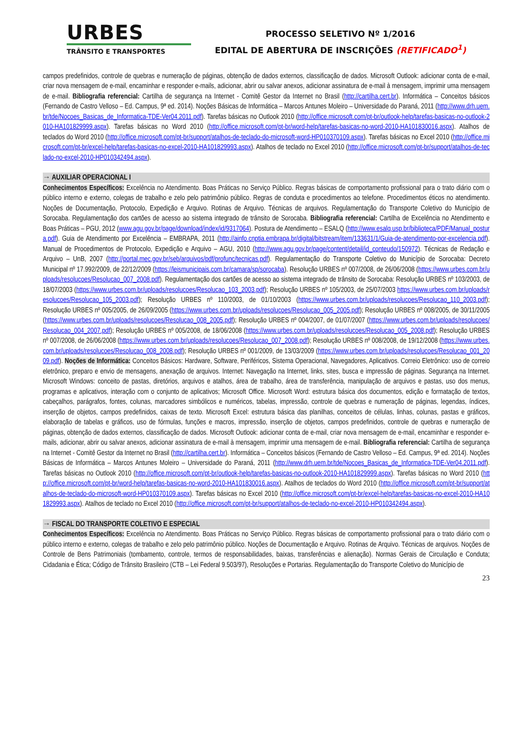URBES
TRÂNSITO E TRANSPORTES
PROCESSO SELETIVO Nº 1/2016
EDITAL DE ABERTURA DE INSCRIÇÕES (RETIFICADO<sup>1</sup>)
campos predefinidos, controle de quebras e numeração de páginas, obtenção de dados externos, classificação de dados. Microsoft Outlook: adicionar conta de e-mail, criar nova mensagem de e-mail, encaminhar e responder e-mails, adicionar, abrir ou salvar anexos, adicionar assinatura de e-mail à mensagem, imprimir uma mensagem de e-mail. Bibliografia referencial: Cartilha de segurança na Internet - Comitê Gestor da Internet no Brasil (http://cartilha.cert.br). Informática – Conceitos básicos (Fernando de Castro Velloso – Ed. Campus, 9ª ed. 2014). Noções Básicas de Informática – Marcos Antunes Moleiro – Universidade do Paraná, 2011 (http://www.drh.uem.br/tde/Nocoes_Basicas_de_Informatica-TDE-Ver04.2011.pdf). Tarefas básicas no Outlook 2010 (http://office.microsoft.com/pt-br/outlook-help/tarefas-basicas-no-outlook-2010-HA101829999.aspx). Tarefas básicas no Word 2010 (http://office.microsoft.com/pt-br/word-help/tarefas-basicas-no-word-2010-HA101830016.aspx). Atalhos de teclados do Word 2010 (http://office.microsoft.com/pt-br/support/atalhos-de-teclado-do-microsoft-word-HP010370109.aspx). Tarefas básicas no Excel 2010 (http://office.microsoft.com/pt-br/excel-help/tarefas-basicas-no-excel-2010-HA101829993.aspx). Atalhos de teclado no Excel 2010 (http://office.microsoft.com/pt-br/support/atalhos-de-teclado-no-excel-2010-HP010342494.aspx).
→ AUXILIAR OPERACIONAL I
Conhecimentos Específicos: Excelência no Atendimento. Boas Práticas no Serviço Público. Regras básicas de comportamento profissional para o trato diário com o público interno e externo, colegas de trabalho e zelo pelo patrimônio público. Regras de conduta e procedimentos ao telefone. Procedimentos éticos no atendimento. Noções de Documentação, Protocolo, Expedição e Arquivo. Rotinas de Arquivo. Técnicas de arquivos. Regulamentação do Transporte Coletivo do Município de Sorocaba. Regulamentação dos cartões de acesso ao sistema integrado de trânsito de Sorocaba. Bibliografia referencial: Cartilha de Excelência no Atendimento e Boas Práticas – PGU, 2012 (www.agu.gov.br/page/download/index/id/9317064). Postura de Atendimento – ESALQ (http://www.esalq.usp.br/biblioteca/PDF/Manual_postura.pdf). Guia de Atendimento por Excelência – EMBRAPA, 2011 (http://ainfo.cnptia.embrapa.br/digital/bitstream/item/133631/1/Guia-de-atendimento-por-excelencia.pdf). Manual de Procedimentos de Protocolo, Expedição e Arquivo – AGU, 2010 (http://www.agu.gov.br/page/content/detail/id_conteudo/150972). Técnicas de Redação e Arquivo – UnB, 2007 (http://portal.mec.gov.br/seb/arquivos/pdf/profunc/tecnicas.pdf). Regulamentação do Transporte Coletivo do Município de Sorocaba: Decreto Municipal nº 17.992/2009, de 22/12/2009 (https://leismunicipais.com.br/camara/sp/sorocaba). Resolução URBES nº 007/2008, de 26/06/2008 (https://www.urbes.com.br/uploads/resolucoes/Resolucao_007_2008.pdf). Regulamentação dos cartões de acesso ao sistema integrado de trânsito de Sorocaba: Resolução URBES nº 103/2003, de 18/07/2003 (https://www.urbes.com.br/uploads/resolucoes/Resolucao_103_2003.pdf); Resolução URBES nº 105/2003, de 25/07/2003 https://www.urbes.com.br/uploads/resolucoes/Resolucao_105_2003.pdf); Resolução URBES nº 110/2003, de 01/10/2003 (https://www.urbes.com.br/uploads/resolucoes/Resolucao_110_2003.pdf); Resolução URBES nº 005/2005, de 26/09/2005 (https://www.urbes.com.br/uploads/resolucoes/Resolucao_005_2005.pdf); Resolução URBES nº 008/2005, de 30/11/2005 (https://www.urbes.com.br/uploads/resolucoes/Resolucao_008_2005.pdf); Resolução URBES nº 004/2007, de 01/07/2007 (https://www.urbes.com.br/uploads/resolucoes/Resolucao_004_2007.pdf); Resolução URBES nº 005/2008, de 18/06/2008 (https://www.urbes.com.br/uploads/resolucoes/Resolucao_005_2008.pdf); Resolução URBES nº 007/2008, de 26/06/2008 (https://www.urbes.com.br/uploads/resolucoes/Resolucao_007_2008.pdf); Resolução URBES nº 008/2008, de 19/12/2008 (https://www.urbes.com.br/uploads/resolucoes/Resolucao_008_2008.pdf); Resolução URBES nº 001/2009, de 13/03/2009 (https://www.urbes.com.br/uploads/resolucoes/Resolucao_001_2009.pdf). Noções de Informática: Conceitos Básicos: Hardware, Software, Periféricos, Sistema Operacional, Navegadores, Aplicativos. Correio Eletrônico: uso de correio eletrônico, preparo e envio de mensagens, anexação de arquivos. Internet: Navegação na Internet, links, sites, busca e impressão de páginas. Segurança na Internet. Microsoft Windows: conceito de pastas, diretórios, arquivos e atalhos, área de trabalho, área de transferência, manipulação de arquivos e pastas, uso dos menus, programas e aplicativos, interação com o conjunto de aplicativos; Microsoft Office. Microsoft Word: estrutura básica dos documentos, edição e formatação de textos, cabeçalhos, parágrafos, fontes, colunas, marcadores simbólicos e numéricos, tabelas, impressão, controle de quebras e numeração de páginas, legendas, índices, inserção de objetos, campos predefinidos, caixas de texto. Microsoft Excel: estrutura básica das planilhas, conceitos de células, linhas, colunas, pastas e gráficos, elaboração de tabelas e gráficos, uso de fórmulas, funções e macros, impressão, inserção de objetos, campos predefinidos, controle de quebras e numeração de páginas, obtenção de dados externos, classificação de dados. Microsoft Outlook: adicionar conta de e-mail, criar nova mensagem de e-mail, encaminhar e responder e-mails, adicionar, abrir ou salvar anexos, adicionar assinatura de e-mail à mensagem, imprimir uma mensagem de e-mail. Bibliografia referencial: Cartilha de segurança na Internet - Comitê Gestor da Internet no Brasil (http://cartilha.cert.br). Informática – Conceitos básicos (Fernando de Castro Velloso – Ed. Campus, 9ª ed. 2014). Noções Básicas de Informática – Marcos Antunes Moleiro – Universidade do Paraná, 2011 (http://www.drh.uem.br/tde/Nocoes_Basicas_de_Informatica-TDE-Ver04.2011.pdf). Tarefas básicas no Outlook 2010 (http://office.microsoft.com/pt-br/outlook-help/tarefas-basicas-no-outlook-2010-HA101829999.aspx). Tarefas básicas no Word 2010 (http://office.microsoft.com/pt-br/word-help/tarefas-basicas-no-word-2010-HA101830016.aspx). Atalhos de teclados do Word 2010 (http://office.microsoft.com/pt-br/support/atalhos-de-teclado-do-microsoft-word-HP010370109.aspx). Tarefas básicas no Excel 2010 (http://office.microsoft.com/pt-br/excel-help/tarefas-basicas-no-excel-2010-HA101829993.aspx). Atalhos de teclado no Excel 2010 (http://office.microsoft.com/pt-br/support/atalhos-de-teclado-no-excel-2010-HP010342494.aspx).
→ FISCAL DO TRANSPORTE COLETIVO E ESPECIAL
Conhecimentos Específicos: Excelência no Atendimento. Boas Práticas no Serviço Público. Regras básicas de comportamento profissional para o trato diário com o público interno e externo, colegas de trabalho e zelo pelo patrimônio público. Noções de Documentação e Arquivo. Rotinas de Arquivo. Técnicas de arquivos. Noções de Controle de Bens Patrimoniais (tombamento, controle, termos de responsabilidades, baixas, transferências e alienação). Normas Gerais de Circulação e Conduta; Cidadania e Ética; Código de Trânsito Brasileiro (CTB – Lei Federal 9.503/97), Resoluções e Portarias. Regulamentação do Transporte Coletivo do Município de
23